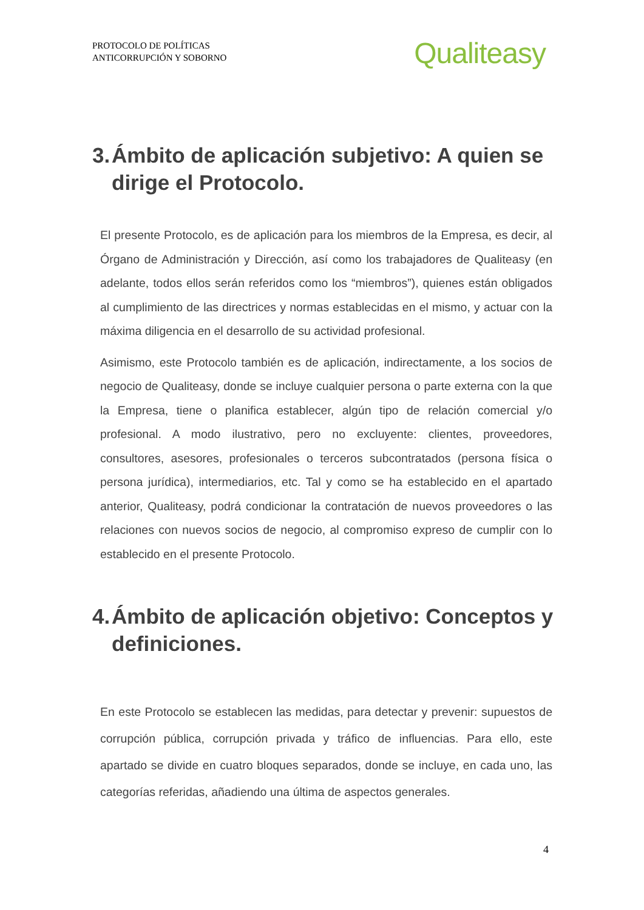PROTOCOLO DE POLÍTICAS
ANTICORRUPCIÓN Y SOBORNO
Qualiteasy
3. Ámbito de aplicación subjetivo: A quien se dirige el Protocolo.
El presente Protocolo, es de aplicación para los miembros de la Empresa, es decir, al Órgano de Administración y Dirección, así como los trabajadores de Qualiteasy (en adelante, todos ellos serán referidos como los “miembros”), quienes están obligados al cumplimiento de las directrices y normas establecidas en el mismo, y actuar con la máxima diligencia en el desarrollo de su actividad profesional.
Asimismo, este Protocolo también es de aplicación, indirectamente, a los socios de negocio de Qualiteasy, donde se incluye cualquier persona o parte externa con la que la Empresa, tiene o planifica establecer, algún tipo de relación comercial y/o profesional. A modo ilustrativo, pero no excluyente: clientes, proveedores, consultores, asesores, profesionales o terceros subcontratados (persona física o persona jurídica), intermediarios, etc. Tal y como se ha establecido en el apartado anterior, Qualiteasy, podrá condicionar la contratación de nuevos proveedores o las relaciones con nuevos socios de negocio, al compromiso expreso de cumplir con lo establecido en el presente Protocolo.
4. Ámbito de aplicación objetivo: Conceptos y definiciones.
En este Protocolo se establecen las medidas, para detectar y prevenir: supuestos de corrupción pública, corrupción privada y tráfico de influencias. Para ello, este apartado se divide en cuatro bloques separados, donde se incluye, en cada uno, las categorías referidas, añadiendo una última de aspectos generales.
4